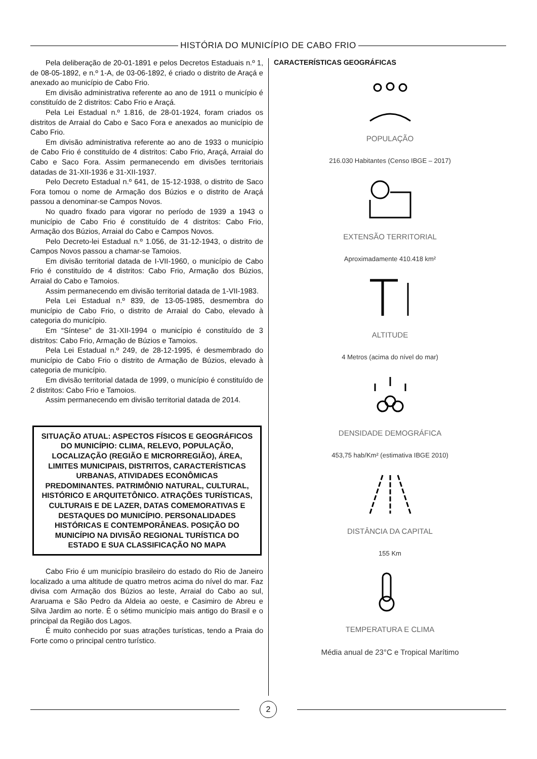HISTÓRIA DO MUNICÍPIO DE CABO FRIO
Pela deliberação de 20-01-1891 e pelos Decretos Estaduais n.º 1, de 08-05-1892, e n.º 1-A, de 03-06-1892, é criado o distrito de Araçá e anexado ao município de Cabo Frio.
Em divisão administrativa referente ao ano de 1911 o município é constituído de 2 distritos: Cabo Frio e Araçá.
Pela Lei Estadual n.º 1.816, de 28-01-1924, foram criados os distritos de Arraial do Cabo e Saco Fora e anexados ao município de Cabo Frio.
Em divisão administrativa referente ao ano de 1933 o município de Cabo Frio é constituído de 4 distritos: Cabo Frio, Araçá, Arraial do Cabo e Saco Fora. Assim permanecendo em divisões territoriais datadas de 31-XII-1936 e 31-XII-1937.
Pelo Decreto Estadual n.º 641, de 15-12-1938, o distrito de Saco Fora tomou o nome de Armação dos Búzios e o distrito de Araçá passou a denominar-se Campos Novos.
No quadro fixado para vigorar no período de 1939 a 1943 o município de Cabo Frio é constituído de 4 distritos: Cabo Frio, Armação dos Búzios, Arraial do Cabo e Campos Novos.
Pelo Decreto-lei Estadual n.º 1.056, de 31-12-1943, o distrito de Campos Novos passou a chamar-se Tamoios.
Em divisão territorial datada de I-VII-1960, o município de Cabo Frio é constituído de 4 distritos: Cabo Frio, Armação dos Búzios, Arraial do Cabo e Tamoios.
Assim permanecendo em divisão territorial datada de 1-VII-1983.
Pela Lei Estadual n.º 839, de 13-05-1985, desmembra do município de Cabo Frio, o distrito de Arraial do Cabo, elevado à categoria do município.
Em “Síntese” de 31-XII-1994 o município é constituído de 3 distritos: Cabo Frio, Armação de Búzios e Tamoios.
Pela Lei Estadual n.º 249, de 28-12-1995, é desmembrado do município de Cabo Frio o distrito de Armação de Búzios, elevado à categoria de município.
Em divisão territorial datada de 1999, o município é constituído de 2 distritos: Cabo Frio e Tamoios.
Assim permanecendo em divisão territorial datada de 2014.
SITUAÇÃO ATUAL: ASPECTOS FÍSICOS E GEOGRÁFICOS DO MUNICÍPIO: CLIMA, RELEVO, POPULAÇÃO, LOCALIZAÇÃO (REGIÃO E MICRORREGIÃO), ÁREA, LIMITES MUNICIPAIS, DISTRITOS, CARACTERÍSTICAS URBANAS, ATIVIDADES ECONÔMICAS PREDOMINANTES. PATRIMÔNIO NATURAL, CULTURAL, HISTÓRICO E ARQUITETÔNICO. ATRAÇÕES TURÍSTICAS, CULTURAIS E DE LAZER, DATAS COMEMORATIVAS E DESTAQUES DO MUNICÍPIO. PERSONALIDADES HISTÓRICAS E CONTEMPORÂNEAS. POSIÇÃO DO MUNICÍPIO NA DIVISÃO REGIONAL TURÍSTICA DO ESTADO E SUA CLASSIFICAÇÃO NO MAPA
Cabo Frio é um município brasileiro do estado do Rio de Janeiro localizado a uma altitude de quatro metros acima do nível do mar. Faz divisa com Armação dos Búzios ao leste, Arraial do Cabo ao sul, Araruama e São Pedro da Aldeia ao oeste, e Casimiro de Abreu e Silva Jardim ao norte. É o sétimo município mais antigo do Brasil e o principal da Região dos Lagos.
É muito conhecido por suas atrações turísticas, tendo a Praia do Forte como o principal centro turístico.
CARACTERÍSTICAS GEOGRÁFICAS
POPULAÇÃO
216.030 Habitantes (Censo IBGE – 2017)
EXTENSÃO TERRITORIAL
Aproximadamente 410.418 km²
ALTITUDE
4 Metros (acima do nível do mar)
DENSIDADE DEMOGRÁFICA
453,75 hab/Km² (estimativa IBGE 2010)
DISTÂNCIA DA CAPITAL
155 Km
TEMPERATURA E CLIMA
Média anual de 23°C e Tropical Marítimo
2